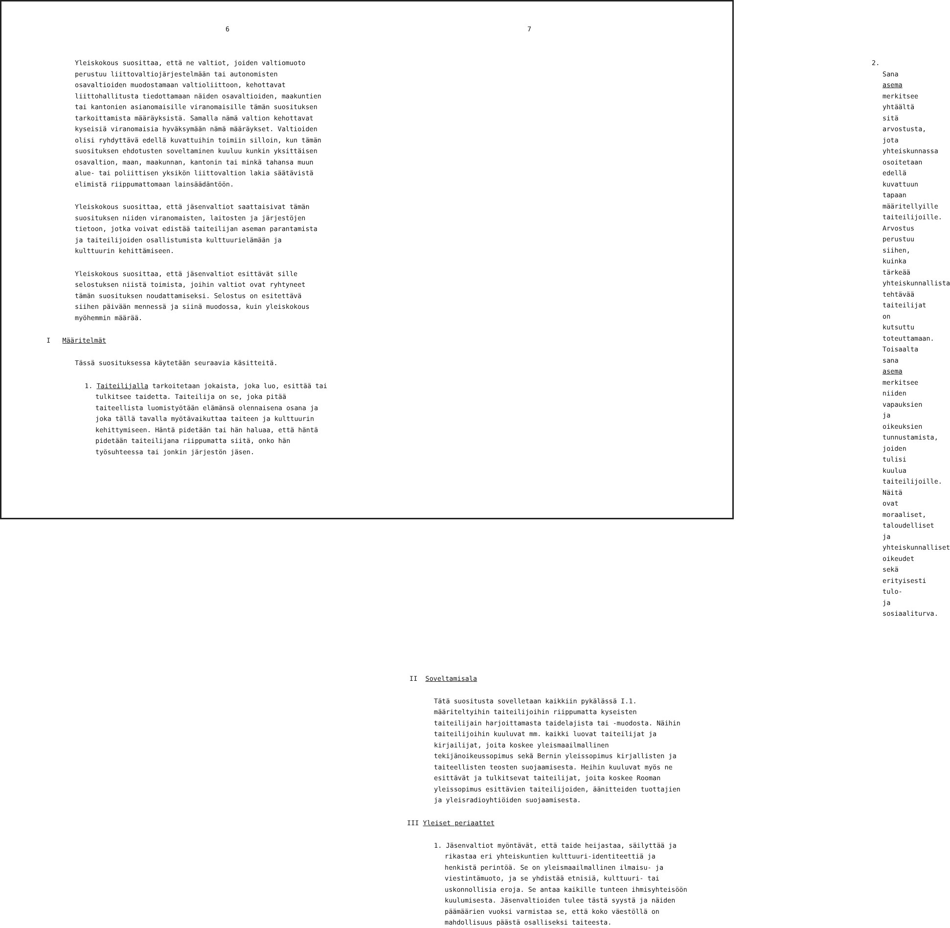6
Yleiskokous suosittaa, että ne valtiot, joiden valtiomuoto perustuu liittovaltiojärjestelmään tai autonomisten osavaltioiden muodostamaan valtioliittoon, kehottavat liittohallitusta tiedottamaan näiden osavaltioiden, maakuntien tai kantonien asianomaisille viranomaisille tämän suosituksen tarkoittamista määräyksistä. Samalla nämä valtion kehottavat kyseisiä viranomaisia hyväksymään nämä määräykset. Valtioiden olisi ryhdyttävä edellä kuvattuihin toimiin silloin, kun tämän suosituksen ehdotusten soveltaminen kuuluu kunkin yksittäisen osavaltion, maan, maakunnan, kantonin tai minkä tahansa muun alue- tai poliittisen yksikön liittovaltion lakia säätävistä elimistä riippumattomaan lainsäädäntöön.
Yleiskokous suosittaa, että jäsenvaltiot saattaisivat tämän suosituksen niiden viranomaisten, laitosten ja järjestöjen tietoon, jotka voivat edistää taiteilijan aseman parantamista ja taiteilijoiden osallistumista kulttuurielämään ja kulttuurin kehittämiseen.
Yleiskokous suosittaa, että jäsenvaltiot esittävät sille selostuksen niistä toimista, joihin valtiot ovat ryhtyneet tämän suosituksen noudattamiseksi. Selostus on esitettävä siihen päivään mennessä ja siinä muodossa, kuin yleiskokous myöhemmin määrää.
I Määritelmät
Tässä suosituksessa käytetään seuraavia käsitteitä.
1. Taiteilijalla tarkoitetaan jokaista, joka luo, esittää tai tulkitsee taidetta. Taiteilija on se, joka pitää taiteellista luomistyötään elämänsä olennaisena osana ja joka tällä tavalla myötävaikuttaa taiteen ja kulttuurin kehittymiseen. Häntä pidetään tai hän haluaa, että häntä pidetään taiteilijana riippumatta siitä, onko hän työsuhteessa tai jonkin järjestön jäsen.
7
2. Sana asema merkitsee yhtäältä sitä arvostusta, jota yhteiskunnassa osoitetaan edellä kuvattuun tapaan määritellyille taiteilijoille. Arvostus perustuu siihen, kuinka tärkeää yhteiskunnallista tehtävää taiteilijat on kutsuttu toteuttamaan. Toisaalta sana asema merkitsee niiden vapauksien ja oikeuksien tunnustamista, joiden tulisi kuulua taiteilijoille. Näitä ovat moraaliset, taloudelliset ja yhteiskunnalliset oikeudet sekä erityisesti tulo- ja sosiaaliturva.
II Soveltamisala
Tätä suositusta sovelletaan kaikkiin pykälässä I.1. määriteltyihin taiteilijoihin riippumatta kyseisten taiteilijain harjoittamasta taidelajista tai -muodosta. Näihin taiteilijoihin kuuluvat mm. kaikki luovat taiteilijat ja kirjailijat, joita koskee yleismaailmallinen tekijänoikeussopimus sekä Bernin yleissopimus kirjallisten ja taiteellisten teosten suojaamisesta. Heihin kuuluvat myös ne esittävät ja tulkitsevat taiteilijat, joita koskee Rooman yleissopimus esittävien taiteilijoiden, äänitteiden tuottajien ja yleisradioyhtiöiden suojaamisesta.
III Yleiset periaattet
1. Jäsenvaltiot myöntävät, että taide heijastaa, säilyttää ja rikastaa eri yhteiskuntien kulttuuri-identiteettiä ja henkistä perintöä. Se on yleismaailmallinen ilmaisu- ja viestintämuoto, ja se yhdistää etnisiä, kulttuuri- tai uskonnollisia eroja. Se antaa kaikille tunteen ihmisyhteisöön kuulumisesta. Jäsenvaltioiden tulee tästä syystä ja näiden päämäärien vuoksi varmistaa se, että koko väestöllä on mahdollisuus päästä osalliseksi taiteesta.